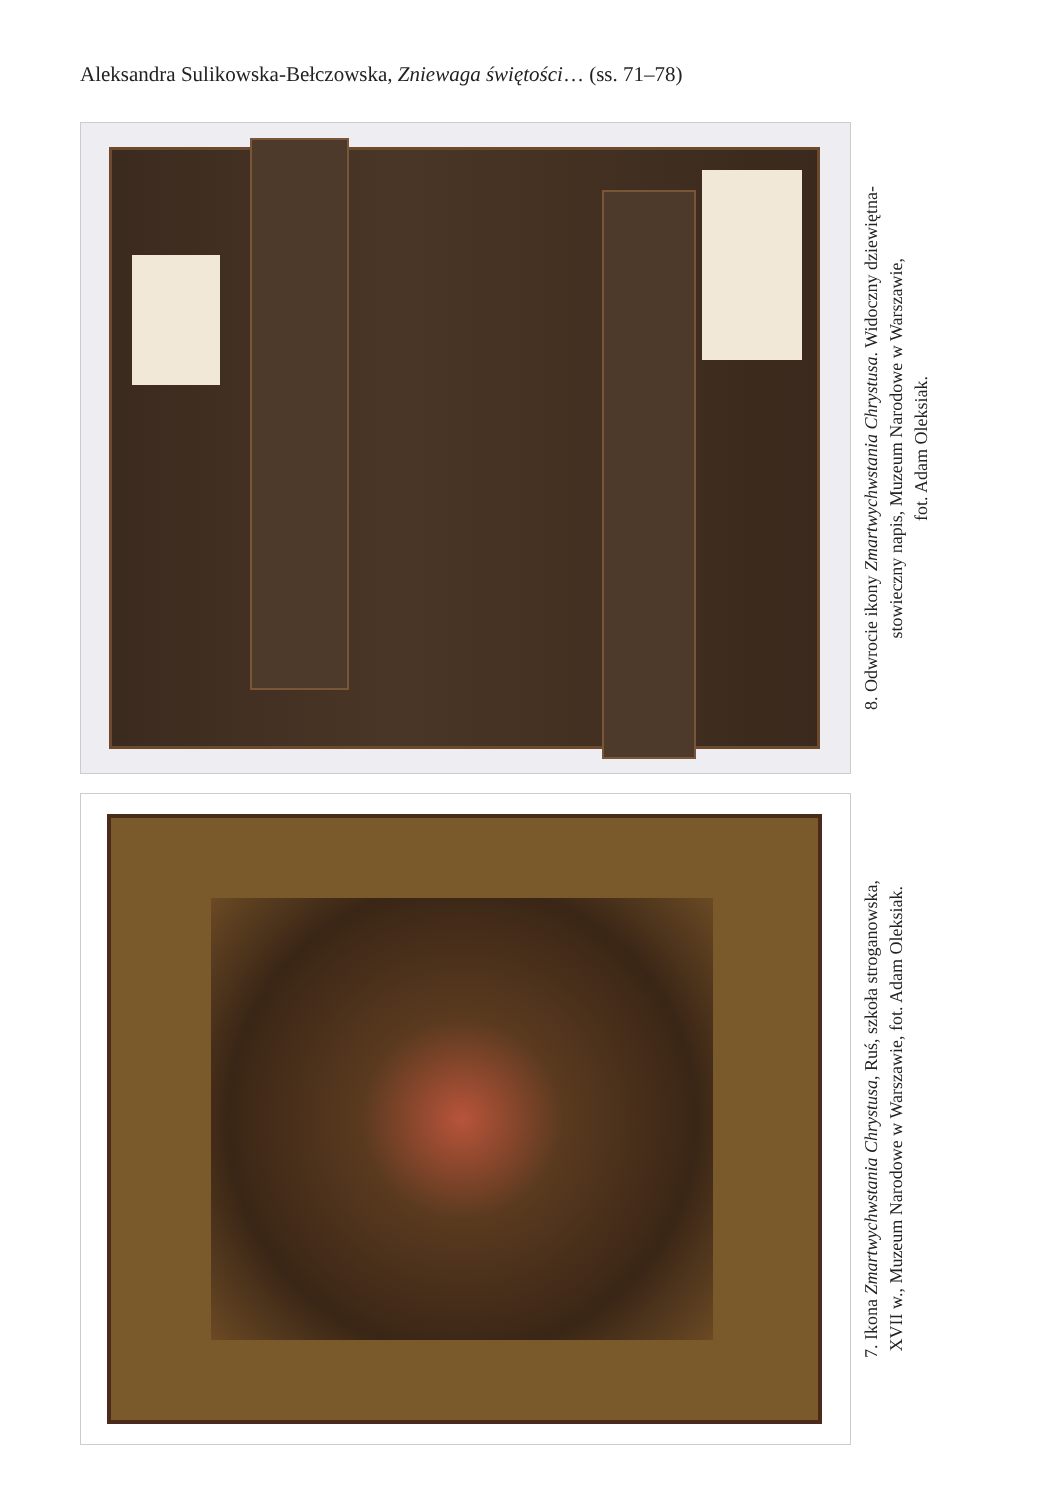Aleksandra Sulikowska-Bełczowska, Zniewaga świętości… (ss. 71–78)
8. Odwrocie ikony Zmartwychwstania Chrystusa. Widoczny dziewiętna-
stowieczny napis, Muzeum Narodowe w Warszawie,
fot. Adam Oleksiak.
7. Ikona Zmartwychwstania Chrystusa, Ruś, szkoła stroganowska,
XVII w., Muzeum Narodowe w Warszawie, fot. Adam Oleksiak.